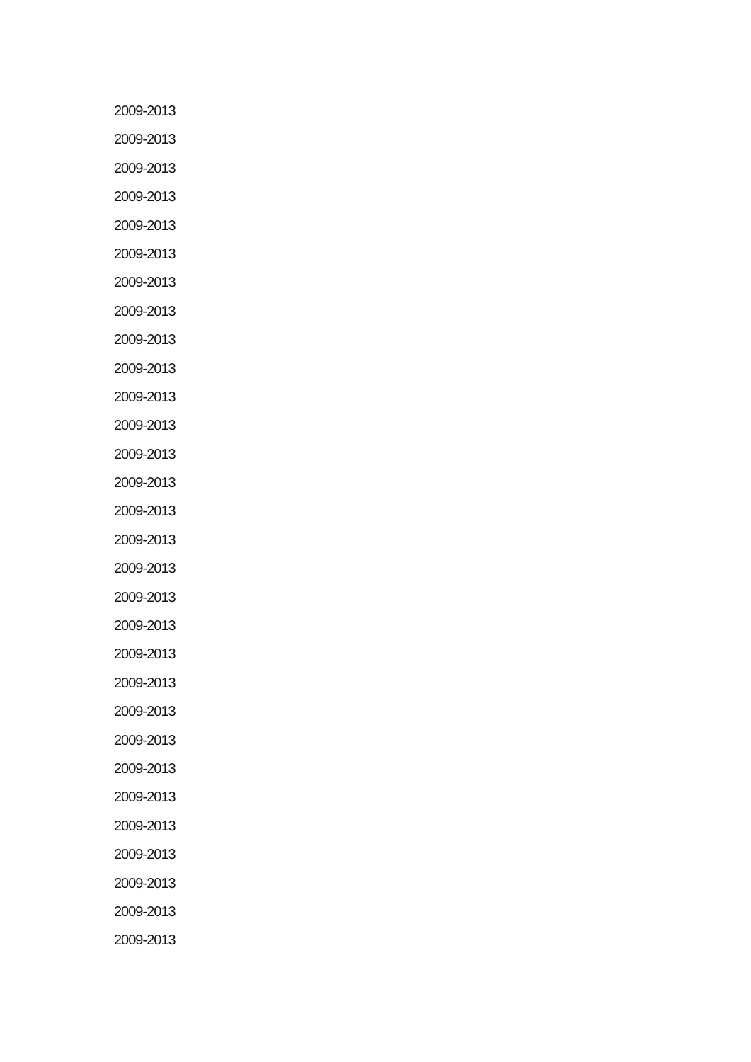2009-2013
2009-2013
2009-2013
2009-2013
2009-2013
2009-2013
2009-2013
2009-2013
2009-2013
2009-2013
2009-2013
2009-2013
2009-2013
2009-2013
2009-2013
2009-2013
2009-2013
2009-2013
2009-2013
2009-2013
2009-2013
2009-2013
2009-2013
2009-2013
2009-2013
2009-2013
2009-2013
2009-2013
2009-2013
2009-2013